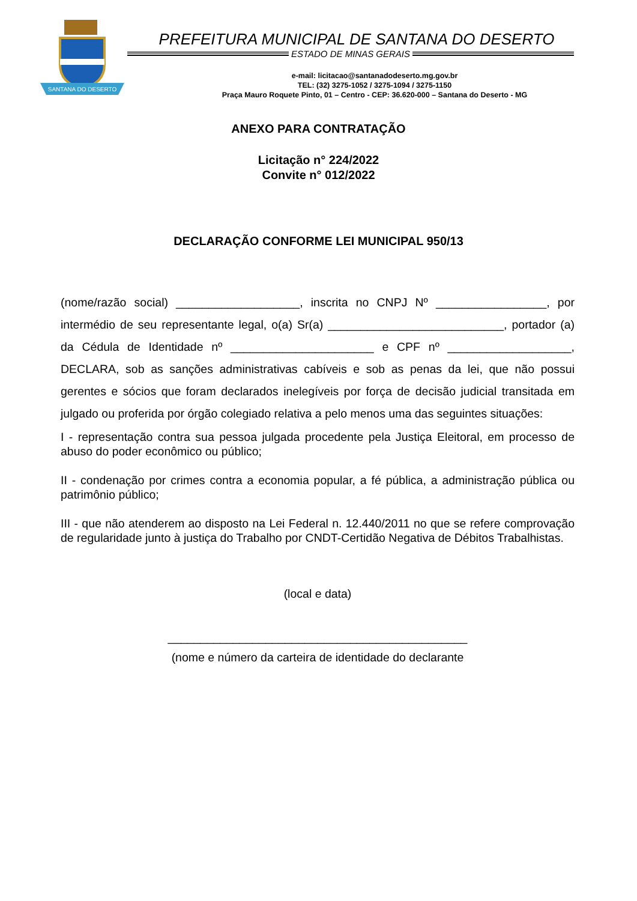SANTANA DO DESERTO
PREFEITURA MUNICIPAL DE SANTANA DO DESERTO
ESTADO DE MINAS GERAIS
e-mail: licitacao@santanadodeserto.mg.gov.br
TEL: (32) 3275-1052 / 3275-1094 / 3275-1150
Praça Mauro Roquete Pinto, 01 – Centro - CEP: 36.620-000 – Santana do Deserto - MG
ANEXO PARA CONTRATAÇÃO
Licitação n° 224/2022
Convite n° 012/2022
DECLARAÇÃO CONFORME LEI MUNICIPAL 950/13
(nome/razão social) ___________________, inscrita no CNPJ Nº _________________, por intermédio de seu representante legal, o(a) Sr(a) ___________________________, portador (a) da Cédula de Identidade nº ______________________ e CPF nº ___________________, DECLARA, sob as sanções administrativas cabíveis e sob as penas da lei, que não possui gerentes e sócios que foram declarados inelegíveis por força de decisão judicial transitada em julgado ou proferida por órgão colegiado relativa a pelo menos uma das seguintes situações:
I - representação contra sua pessoa julgada procedente pela Justiça Eleitoral, em processo de abuso do poder econômico ou público;
II - condenação por crimes contra a economia popular, a fé pública, a administração pública ou patrimônio público;
III - que não atenderem ao disposto na Lei Federal n. 12.440/2011 no que se refere comprovação de regularidade junto à justiça do Trabalho por CNDT-Certidão Negativa de Débitos Trabalhistas.
(local e data)
______________________________________________
(nome e número da carteira de identidade do declarante